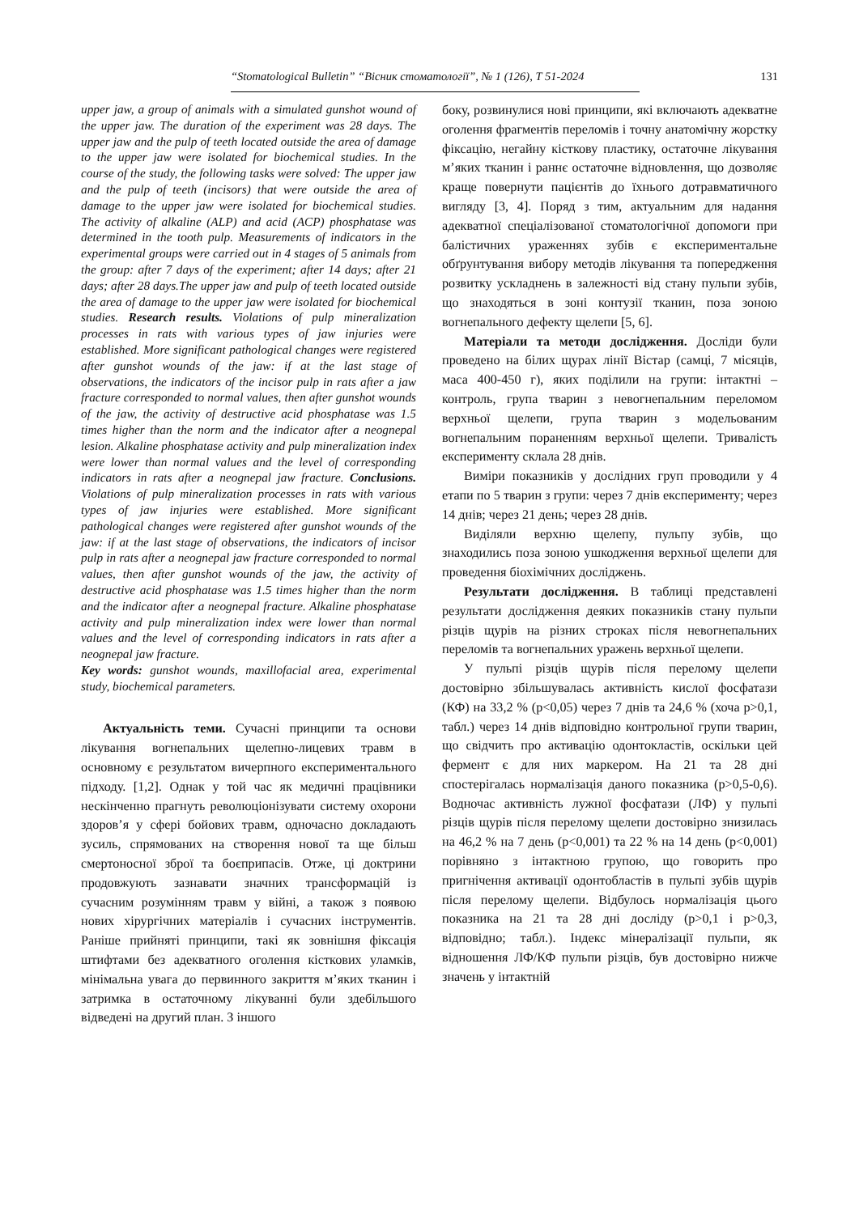“Stomatological Bulletin” “Вісник стоматології”, № 1 (126), Т 51-2024 131
upper jaw, a group of animals with a simulated gunshot wound of the upper jaw. The duration of the experiment was 28 days. The upper jaw and the pulp of teeth located outside the area of damage to the upper jaw were isolated for biochemical studies. In the course of the study, the following tasks were solved: The upper jaw and the pulp of teeth (incisors) that were outside the area of damage to the upper jaw were isolated for biochemical studies. The activity of alkaline (ALP) and acid (ACP) phosphatase was determined in the tooth pulp. Measurements of indicators in the experimental groups were carried out in 4 stages of 5 animals from the group: after 7 days of the experiment; after 14 days; after 21 days; after 28 days.The upper jaw and pulp of teeth located outside the area of damage to the upper jaw were isolated for biochemical studies. Research results. Violations of pulp mineralization processes in rats with various types of jaw injuries were established. More significant pathological changes were registered after gunshot wounds of the jaw: if at the last stage of observations, the indicators of the incisor pulp in rats after a jaw fracture corresponded to normal values, then after gunshot wounds of the jaw, the activity of destructive acid phosphatase was 1.5 times higher than the norm and the indicator after a neognepal lesion. Alkaline phosphatase activity and pulp mineralization index were lower than normal values and the level of corresponding indicators in rats after a neognepal jaw fracture. Conclusions. Violations of pulp mineralization processes in rats with various types of jaw injuries were established. More significant pathological changes were registered after gunshot wounds of the jaw: if at the last stage of observations, the indicators of incisor pulp in rats after a neognepal jaw fracture corresponded to normal values, then after gunshot wounds of the jaw, the activity of destructive acid phosphatase was 1.5 times higher than the norm and the indicator after a neognepal fracture. Alkaline phosphatase activity and pulp mineralization index were lower than normal values and the level of corresponding indicators in rats after a neognepal jaw fracture.
Key words: gunshot wounds, maxillofacial area, experimental study, biochemical parameters.
Актуальність теми. Сучасні принципи та основи лікування вогнепальних щелепно-лицевих травм в основному є результатом вичерпного експериментального підходу. [1,2]. Однак у той час як медичні працівники нескінченно прагнуть революціонізувати систему охорони здоров’я у сфері бойових травм, одночасно докладають зусиль, спрямованих на створення нової та ще більш смертоносної зброї та боєприпасів. Отже, ці доктрини продовжують зазнавати значних трансформацій із сучасним розумінням травм у війні, а також з появою нових хірургічних матеріалів і сучасних інструментів. Раніше прийняті принципи, такі як зовнішня фіксація штифтами без адекватного оголення кісткових уламків, мінімальна увага до первинного закриття м’яких тканин і затримка в остаточному лікуванні були здебільшого відведені на другий план. З іншого
боку, розвинулися нові принципи, які включають адекватне оголення фрагментів переломів і точну анатомічну жорстку фіксацію, негайну кісткову пластику, остаточне лікування м’яких тканин і раннє остаточне відновлення, що дозволяє краще повернути пацієнтів до їхнього дотравматичного вигляду [3, 4]. Поряд з тим, актуальним для надання адекватної спеціалізованої стоматологічної допомоги при балістичних ураженнях зубів є експериментальне обґрунтування вибору методів лікування та попередження розвитку ускладнень в залежності від стану пульпи зубів, що знаходяться в зоні контузії тканин, поза зоною вогнепального дефекту щелепи [5, 6].
Матеріали та методи дослідження. Досліди були проведено на білих щурах лінії Вістар (самці, 7 місяців, маса 400-450 г), яких поділили на групи: інтактні – контроль, група тварин з невогнепальним переломом верхньої щелепи, група тварин з модельованим вогнепальним пораненням верхньої щелепи. Тривалість експерименту склала 28 днів.
Виміри показників у дослідних груп проводили у 4 етапи по 5 тварин з групи: через 7 днів експерименту; через 14 днів; через 21 день; через 28 днів.
Виділяли верхню щелепу, пульпу зубів, що знаходились поза зоною ушкодження верхньої щелепи для проведення біохімічних досліджень.
Результати дослідження. В таблиці представлені результати дослідження деяких показників стану пульпи різців щурів на різних строках після невогнепальних переломів та вогнепальних уражень верхньої щелепи.
У пульпі різців щурів після перелому щелепи достовірно збільшувалась активність кислої фосфатази (КФ) на 33,2 % (р<0,05) через 7 днів та 24,6 % (хоча р>0,1, табл.) через 14 днів відповідно контрольної групи тварин, що свідчить про активацію одонтокластів, оскільки цей фермент є для них маркером. На 21 та 28 дні спостерігалась нормалізація даного показника (р>0,5-0,6). Водночас активність лужної фосфатази (ЛФ) у пульпі різців щурів після перелому щелепи достовірно знизилась на 46,2 % на 7 день (р<0,001) та 22 % на 14 день (р<0,001) порівняно з інтактною групою, що говорить про пригнічення активації одонтобластів в пульпі зубів щурів після перелому щелепи. Відбулось нормалізація цього показника на 21 та 28 дні досліду (р>0,1 і р>0,3, відповідно; табл.). Індекс мінералізації пульпи, як відношення ЛФ/КФ пульпи різців, був достовірно нижче значень у інтактній